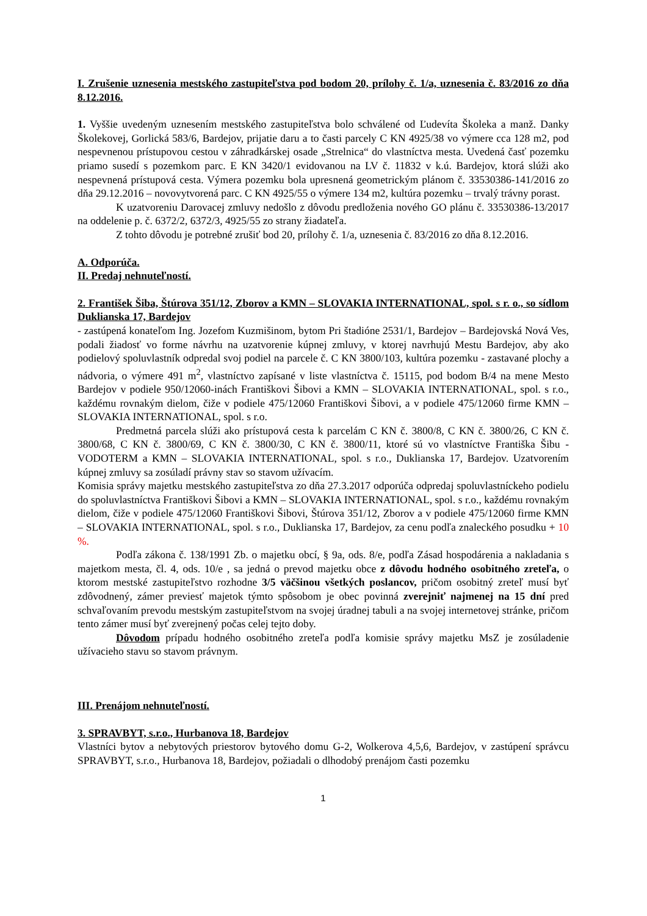I. Zrušenie uznesenia mestského zastupiteľstva pod bodom 20, prílohy č. 1/a, uznesenia č. 83/2016 zo dňa 8.12.2016.
1. Vyššie uvedeným uznesením mestského zastupiteľstva bolo schválené od Ľudevíta Školeka a manž. Danky Školekovej, Gorlická 583/6, Bardejov, prijatie daru a to časti parcely C KN 4925/38 vo výmere cca 128 m2, pod nespevnenou prístupovou cestou v záhradkárskej osade „Strelnica“ do vlastníctva mesta. Uvedená časť pozemku priamo susedí s pozemkom parc. E KN 3420/1 evidovanou na LV č. 11832 v k.ú. Bardejov, ktorá slúži ako nespevnená prístupová cesta. Výmera pozemku bola upresnená geometrickým plánom č. 33530386-141/2016 zo dňa 29.12.2016 – novovytvorená parc. C KN 4925/55 o výmere 134 m2, kultúra pozemku – trvalý trávny porast.
K uzatvoreniu Darovacej zmluvy nedošlo z dôvodu predloženia nového GO plánu č. 33530386-13/2017 na oddelenie p. č. 6372/2, 6372/3, 4925/55 zo strany žiadateľa.
Z tohto dôvodu je potrebné zrušiť bod 20, prílohy č. 1/a, uznesenia č. 83/2016 zo dňa 8.12.2016.
A. Odporúča.
II. Predaj nehnuteľností.
2. František Šiba, Štúrova 351/12, Zborov a KMN – SLOVAKIA INTERNATIONAL, spol. s r. o., so sídlom Duklianska 17, Bardejov
- zastúpená konateľom Ing. Jozefom Kuzmišinom, bytom Pri štadióne 2531/1, Bardejov – Bardejovská Nová Ves, podali žiadosť vo forme návrhu na uzatvorenie kúpnej zmluvy, v ktorej navrhujú Mestu Bardejov, aby ako podielový spoluvlastník odpredal svoj podiel na parcele č. C KN 3800/103, kultúra pozemku - zastavané plochy a nádvoria, o výmere 491 m<sup>2</sup>, vlastníctvo zapísané v liste vlastníctva č. 15115, pod bodom B/4 na mene Mesto Bardejov v podiele 950/12060-inách Františkovi Šibovi a KMN – SLOVAKIA INTERNATIONAL, spol. s r.o., každému rovnakým dielom, čiže v podiele 475/12060 Františkovi Šibovi, a v podiele 475/12060 firme KMN – SLOVAKIA INTERNATIONAL, spol. s r.o.
Predmetná parcela slúži ako prístupová cesta k parcelám C KN č. 3800/8, C KN č. 3800/26, C KN č. 3800/68, C KN č. 3800/69, C KN č. 3800/30, C KN č. 3800/11, ktoré sú vo vlastníctve Františka Šibu - VODOTERM a KMN – SLOVAKIA INTERNATIONAL, spol. s r.o., Duklianska 17, Bardejov. Uzatvorením kúpnej zmluvy sa zosúladí právny stav so stavom užívacím.
Komisia správy majetku mestského zastupiteľstva zo dňa 27.3.2017 odporúča odpredaj spoluvlastníckeho podielu do spoluvlastníctva Františkovi Šibovi a KMN – SLOVAKIA INTERNATIONAL, spol. s r.o., každému rovnakým dielom, čiže v podiele 475/12060 Františkovi Šibovi, Štúrova 351/12, Zborov a v podiele 475/12060 firme KMN – SLOVAKIA INTERNATIONAL, spol. s r.o., Duklianska 17, Bardejov, za cenu podľa znaleckého posudku + 10 %.
Podľa zákona č. 138/1991 Zb. o majetku obcí, § 9a, ods. 8/e, podľa Zásad hospodárenia a nakladania s majetkom mesta, čl. 4, ods. 10/e , sa jedná o prevod majetku obce z dôvodu hodného osobitného zreteľa, o ktorom mestské zastupiteľstvo rozhodne 3/5 väčšinou všetkých poslancov, pričom osobitný zreteľ musí byť zdôvodnený, zámer previesť majetok týmto spôsobom je obec povinná zverejniť najmenej na 15 dní pred schvaľovaním prevodu mestským zastupiteľstvom na svojej úradnej tabuli a na svojej internetovej stránke, pričom tento zámer musí byť zverejnený počas celej tejto doby.
Dôvodom prípadu hodného osobitného zreteľa podľa komisie správy majetku MsZ je zosúladenie užívacieho stavu so stavom právnym.
III. Prenájom nehnuteľností.
3. SPRAVBYT, s.r.o., Hurbanova 18, Bardejov
Vlastníci bytov a nebytových priestorov bytového domu G-2, Wolkerova 4,5,6, Bardejov, v zastúpení správcu SPRAVBYT, s.r.o., Hurbanova 18, Bardejov, požiadali o dlhodobý prenájom časti pozemku
1